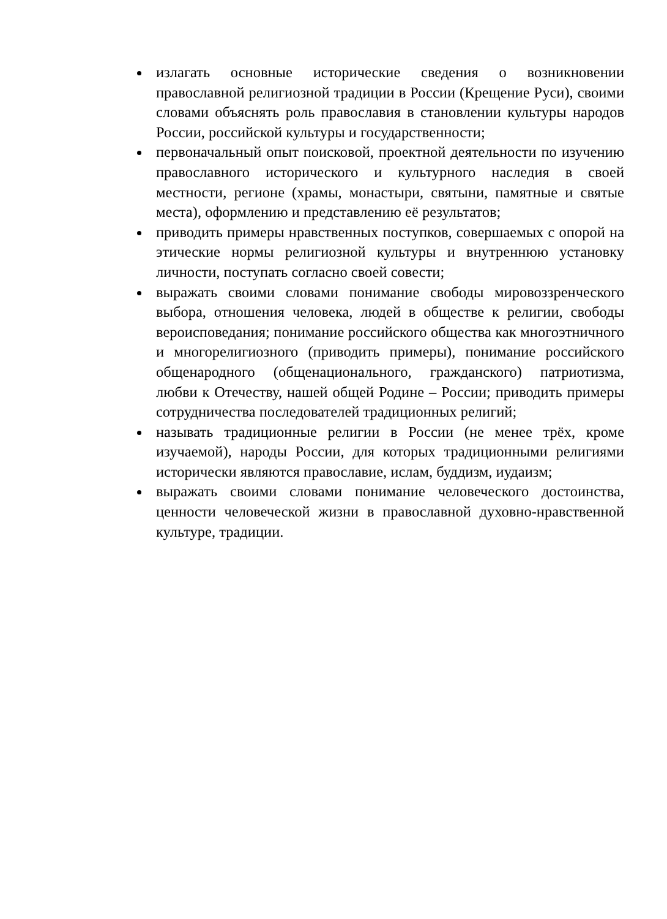излагать основные исторические сведения о возникновении православной религиозной традиции в России (Крещение Руси), своими словами объяснять роль православия в становлении культуры народов России, российской культуры и государственности;
первоначальный опыт поисковой, проектной деятельности по изучению православного исторического и культурного наследия в своей местности, регионе (храмы, монастыри, святыни, памятные и святые места), оформлению и представлению её результатов;
приводить примеры нравственных поступков, совершаемых с опорой на этические нормы религиозной культуры и внутреннюю установку личности, поступать согласно своей совести;
выражать своими словами понимание свободы мировоззренческого выбора, отношения человека, людей в обществе к религии, свободы вероисповедания; понимание российского общества как многоэтничного и многорелигиозного (приводить примеры), понимание российского общенародного (общенационального, гражданского) патриотизма, любви к Отечеству, нашей общей Родине – России; приводить примеры сотрудничества последователей традиционных религий;
называть традиционные религии в России (не менее трёх, кроме изучаемой), народы России, для которых традиционными религиями исторически являются православие, ислам, буддизм, иудаизм;
выражать своими словами понимание человеческого достоинства, ценности человеческой жизни в православной духовно-нравственной культуре, традиции.